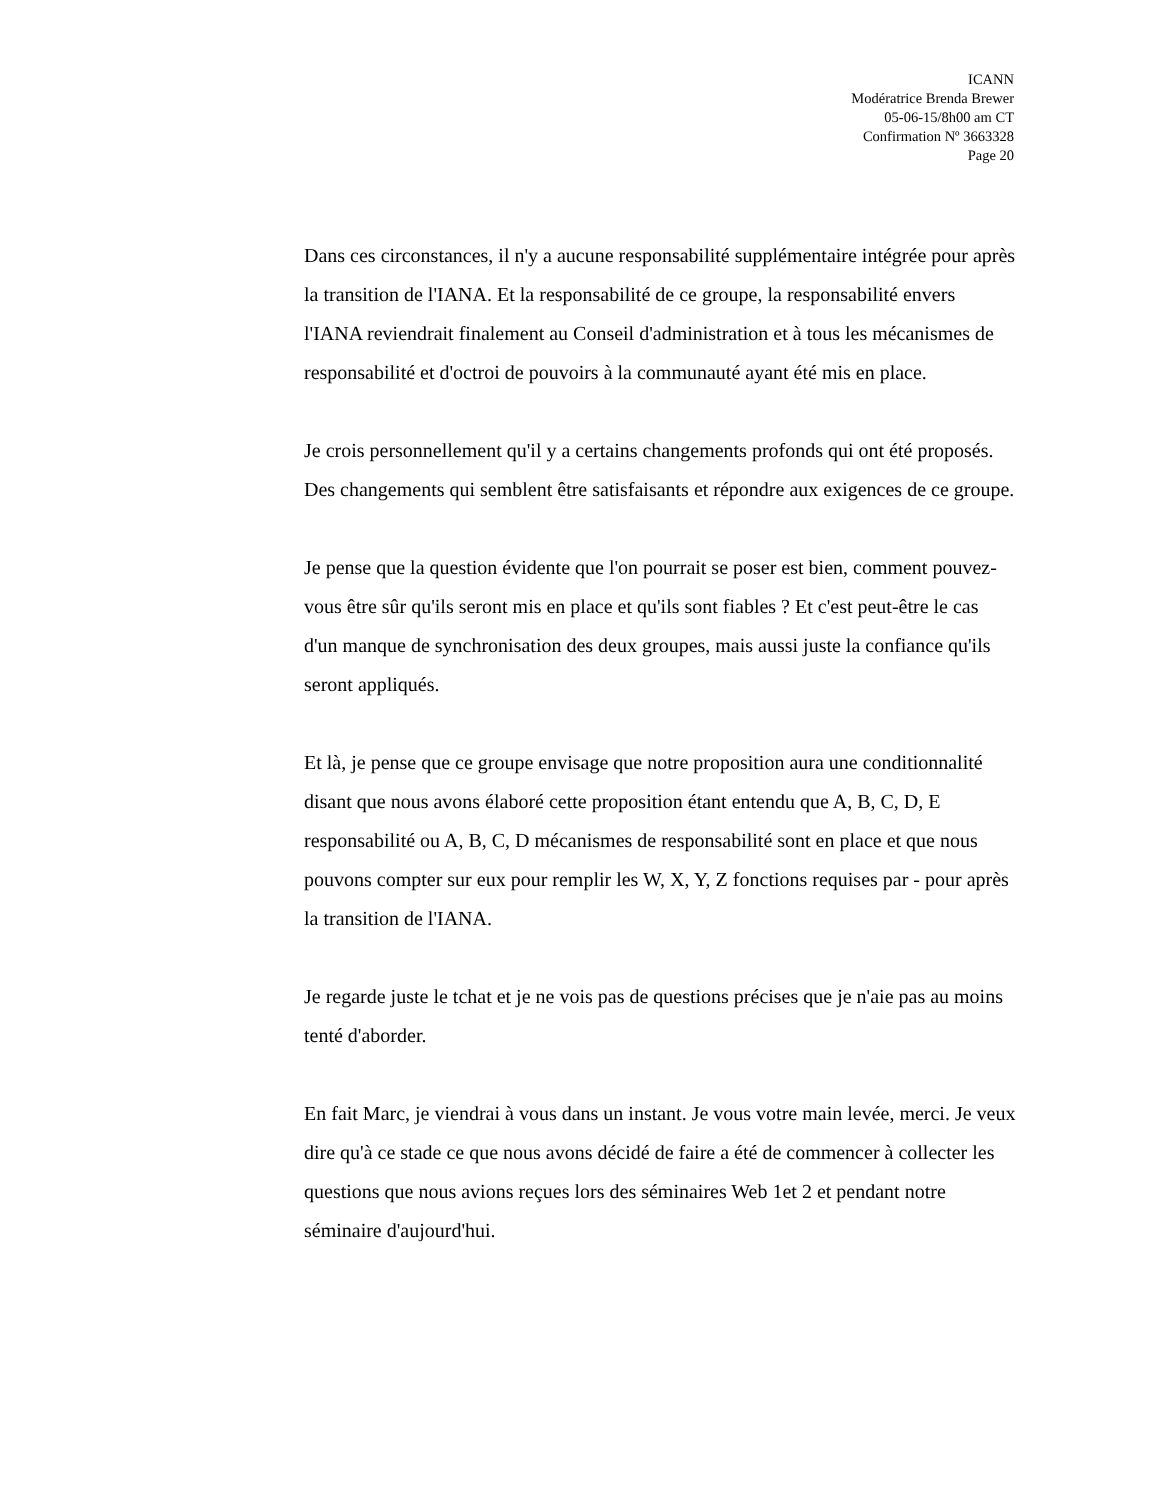ICANN
Modératrice Brenda Brewer
05-06-15/8h00 am CT
Confirmation Nº 3663328
Page 20
Dans ces circonstances, il n'y a aucune responsabilité supplémentaire intégrée pour après la transition de l'IANA. Et la responsabilité de ce groupe, la responsabilité envers l'IANA reviendrait finalement au Conseil d'administration et à tous les mécanismes de responsabilité et d'octroi de pouvoirs à la communauté ayant été mis en place.
Je crois personnellement qu'il y a certains changements profonds qui ont été proposés. Des changements qui semblent être satisfaisants et répondre aux exigences de ce groupe.
Je pense que la question évidente que l'on pourrait se poser est bien, comment pouvez-vous être sûr qu'ils seront mis en place et qu'ils sont fiables ? Et c'est peut-être le cas d'un manque de synchronisation des deux groupes, mais aussi juste la confiance qu'ils seront appliqués.
Et là, je pense que ce groupe envisage que notre proposition aura une conditionnalité disant que nous avons élaboré cette proposition étant entendu que A, B, C, D, E responsabilité ou A, B, C, D mécanismes de responsabilité sont en place et que nous pouvons compter sur eux pour remplir les W, X, Y, Z fonctions requises par - pour après la transition de l'IANA.
Je regarde juste le tchat et je ne vois pas de questions précises que je n'aie pas au moins tenté d'aborder.
En fait Marc, je viendrai à vous dans un instant. Je vous votre main levée, merci. Je veux dire qu'à ce stade ce que nous avons décidé de faire a été de commencer à collecter les questions que nous avions reçues lors des séminaires Web 1et 2 et pendant notre séminaire d'aujourd'hui.